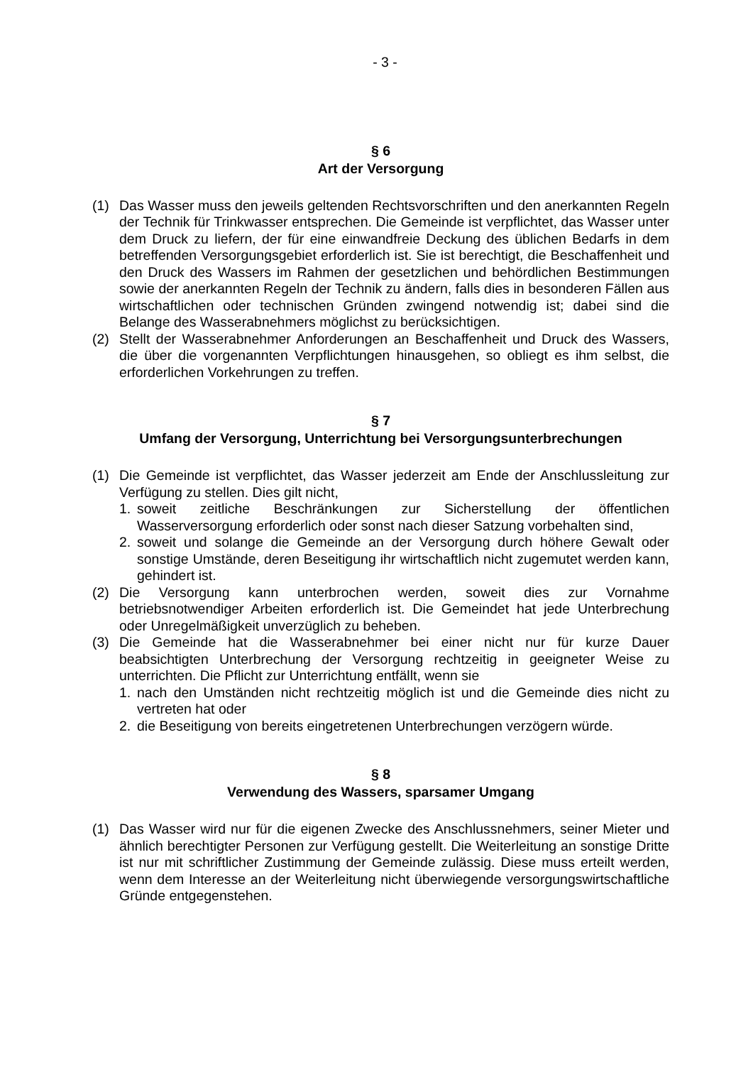- 3 -
§ 6
Art der Versorgung
(1) Das Wasser muss den jeweils geltenden Rechtsvorschriften und den anerkannten Regeln der Technik für Trinkwasser entsprechen. Die Gemeinde ist verpflichtet, das Wasser unter dem Druck zu liefern, der für eine einwandfreie Deckung des üblichen Bedarfs in dem betreffenden Versorgungsgebiet erforderlich ist. Sie ist berechtigt, die Beschaffenheit und den Druck des Wassers im Rahmen der gesetzlichen und behördlichen Bestimmungen sowie der anerkannten Regeln der Technik zu ändern, falls dies in besonderen Fällen aus wirtschaftlichen oder technischen Gründen zwingend notwendig ist; dabei sind die Belange des Wasserabnehmers möglichst zu berücksichtigen.
(2) Stellt der Wasserabnehmer Anforderungen an Beschaffenheit und Druck des Wassers, die über die vorgenannten Verpflichtungen hinausgehen, so obliegt es ihm selbst, die erforderlichen Vorkehrungen zu treffen.
§ 7
Umfang der Versorgung, Unterrichtung bei Versorgungsunterbrechungen
(1) Die Gemeinde ist verpflichtet, das Wasser jederzeit am Ende der Anschlussleitung zur Verfügung zu stellen. Dies gilt nicht,
1. soweit zeitliche Beschränkungen zur Sicherstellung der öffentlichen Wasserversorgung erforderlich oder sonst nach dieser Satzung vorbehalten sind,
2. soweit und solange die Gemeinde an der Versorgung durch höhere Gewalt oder sonstige Umstände, deren Beseitigung ihr wirtschaftlich nicht zugemutet werden kann, gehindert ist.
(2) Die Versorgung kann unterbrochen werden, soweit dies zur Vornahme betriebsnotwendiger Arbeiten erforderlich ist. Die Gemeindet hat jede Unterbrechung oder Unregelmäßigkeit unverzüglich zu beheben.
(3) Die Gemeinde hat die Wasserabnehmer bei einer nicht nur für kurze Dauer beabsichtigten Unterbrechung der Versorgung rechtzeitig in geeigneter Weise zu unterrichten. Die Pflicht zur Unterrichtung entfällt, wenn sie
1. nach den Umständen nicht rechtzeitig möglich ist und die Gemeinde dies nicht zu vertreten hat oder
2. die Beseitigung von bereits eingetretenen Unterbrechungen verzögern würde.
§ 8
Verwendung des Wassers, sparsamer Umgang
(1) Das Wasser wird nur für die eigenen Zwecke des Anschlussnehmers, seiner Mieter und ähnlich berechtigter Personen zur Verfügung gestellt. Die Weiterleitung an sonstige Dritte ist nur mit schriftlicher Zustimmung der Gemeinde zulässig. Diese muss erteilt werden, wenn dem Interesse an der Weiterleitung nicht überwiegende versorgungswirtschaftliche Gründe entgegenstehen.